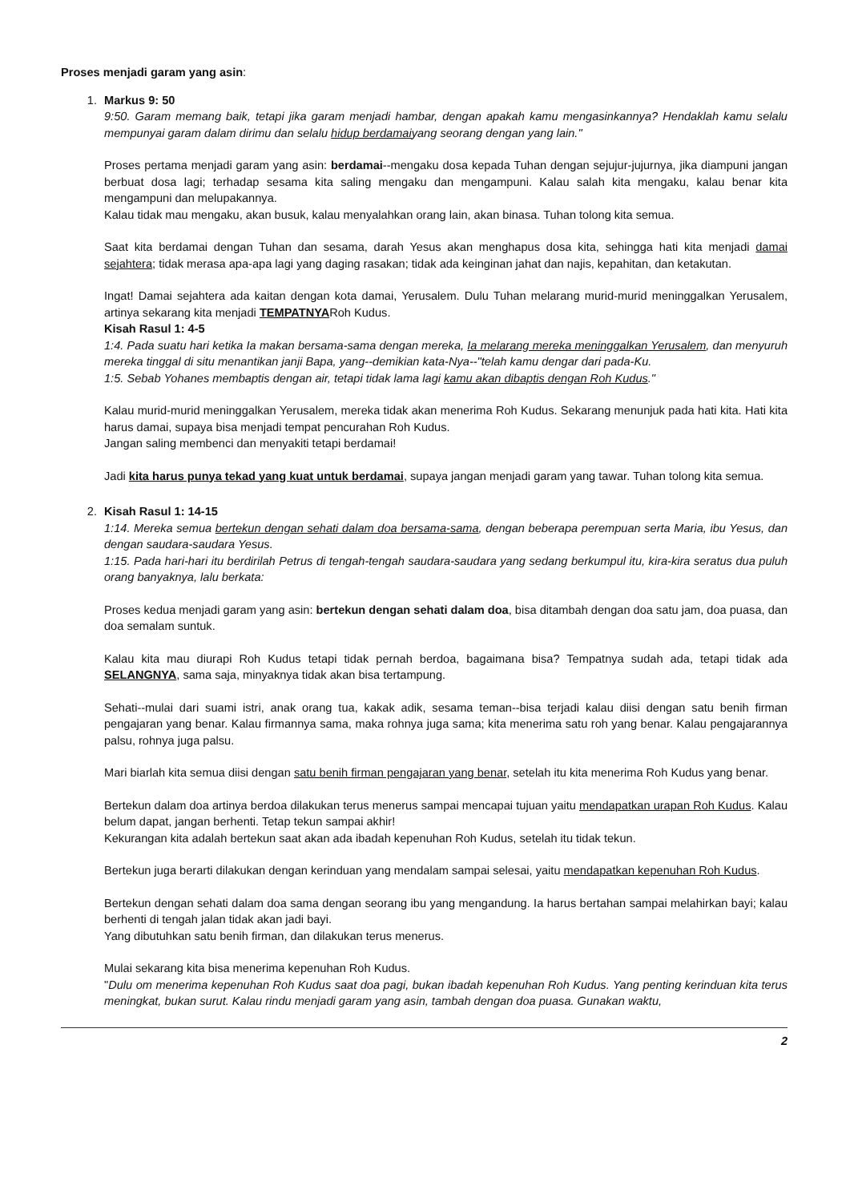Proses menjadi garam yang asin:
1. Markus 9: 50
9:50. Garam memang baik, tetapi jika garam menjadi hambar, dengan apakah kamu mengasinkannya? Hendaklah kamu selalu mempunyai garam dalam dirimu dan selalu hidup berdamaiyang seorang dengan yang lain."
Proses pertama menjadi garam yang asin: berdamai--mengaku dosa kepada Tuhan dengan sejujur-jujurnya, jika diampuni jangan berbuat dosa lagi; terhadap sesama kita saling mengaku dan mengampuni. Kalau salah kita mengaku, kalau benar kita mengampuni dan melupakannya.
Kalau tidak mau mengaku, akan busuk, kalau menyalahkan orang lain, akan binasa. Tuhan tolong kita semua.
Saat kita berdamai dengan Tuhan dan sesama, darah Yesus akan menghapus dosa kita, sehingga hati kita menjadi damai sejahtera; tidak merasa apa-apa lagi yang daging rasakan; tidak ada keinginan jahat dan najis, kepahitan, dan ketakutan.
Ingat! Damai sejahtera ada kaitan dengan kota damai, Yerusalem. Dulu Tuhan melarang murid-murid meninggalkan Yerusalem, artinya sekarang kita menjadi TEMPATNYARoh Kudus.
Kisah Rasul 1: 4-5
1:4. Pada suatu hari ketika Ia makan bersama-sama dengan mereka, Ia melarang mereka meninggalkan Yerusalem, dan menyuruh mereka tinggal di situ menantikan janji Bapa, yang--demikian kata-Nya--"telah kamu dengar dari pada-Ku.
1:5. Sebab Yohanes membaptis dengan air, tetapi tidak lama lagi kamu akan dibaptis dengan Roh Kudus."
Kalau murid-murid meninggalkan Yerusalem, mereka tidak akan menerima Roh Kudus. Sekarang menunjuk pada hati kita. Hati kita harus damai, supaya bisa menjadi tempat pencurahan Roh Kudus.
Jangan saling membenci dan menyakiti tetapi berdamai!
Jadi kita harus punya tekad yang kuat untuk berdamai, supaya jangan menjadi garam yang tawar. Tuhan tolong kita semua.
2. Kisah Rasul 1: 14-15
1:14. Mereka semua bertekun dengan sehati dalam doa bersama-sama, dengan beberapa perempuan serta Maria, ibu Yesus, dan dengan saudara-saudara Yesus.
1:15. Pada hari-hari itu berdirilah Petrus di tengah-tengah saudara-saudara yang sedang berkumpul itu, kira-kira seratus dua puluh orang banyaknya, lalu berkata:
Proses kedua menjadi garam yang asin: bertekun dengan sehati dalam doa, bisa ditambah dengan doa satu jam, doa puasa, dan doa semalam suntuk.
Kalau kita mau diurapi Roh Kudus tetapi tidak pernah berdoa, bagaimana bisa? Tempatnya sudah ada, tetapi tidak ada SELANGNYA, sama saja, minyaknya tidak akan bisa tertampung.
Sehati--mulai dari suami istri, anak orang tua, kakak adik, sesama teman--bisa terjadi kalau diisi dengan satu benih firman pengajaran yang benar. Kalau firmannya sama, maka rohnya juga sama; kita menerima satu roh yang benar. Kalau pengajarannya palsu, rohnya juga palsu.
Mari biarlah kita semua diisi dengan satu benih firman pengajaran yang benar, setelah itu kita menerima Roh Kudus yang benar.
Bertekun dalam doa artinya berdoa dilakukan terus menerus sampai mencapai tujuan yaitu mendapatkan urapan Roh Kudus. Kalau belum dapat, jangan berhenti. Tetap tekun sampai akhir!
Kekurangan kita adalah bertekun saat akan ada ibadah kepenuhan Roh Kudus, setelah itu tidak tekun.
Bertekun juga berarti dilakukan dengan kerinduan yang mendalam sampai selesai, yaitu mendapatkan kepenuhan Roh Kudus.
Bertekun dengan sehati dalam doa sama dengan seorang ibu yang mengandung. Ia harus bertahan sampai melahirkan bayi; kalau berhenti di tengah jalan tidak akan jadi bayi.
Yang dibutuhkan satu benih firman, dan dilakukan terus menerus.
Mulai sekarang kita bisa menerima kepenuhan Roh Kudus.
"Dulu om menerima kepenuhan Roh Kudus saat doa pagi, bukan ibadah kepenuhan Roh Kudus. Yang penting kerinduan kita terus meningkat, bukan surut. Kalau rindu menjadi garam yang asin, tambah dengan doa puasa. Gunakan waktu,
2